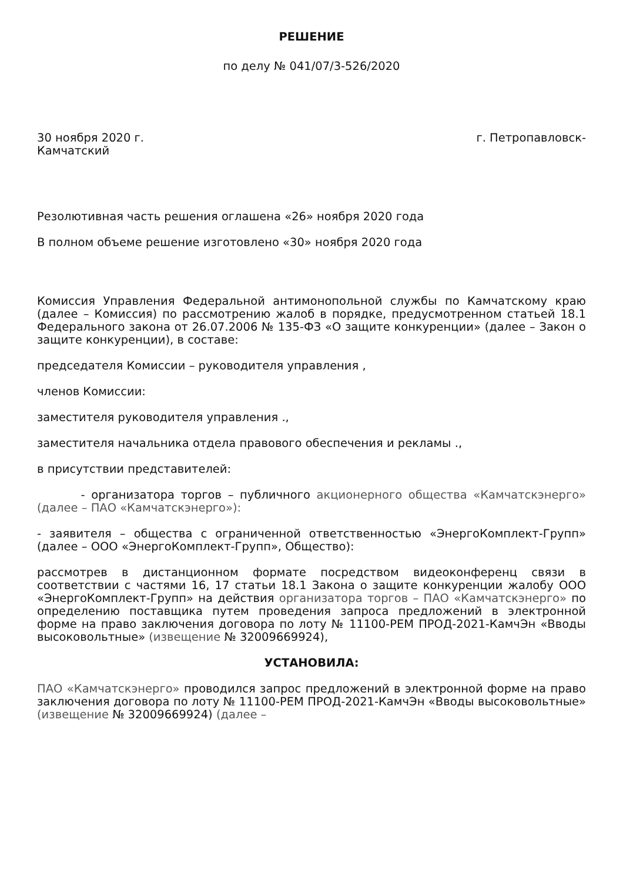РЕШЕНИЕ
по делу № 041/07/3-526/2020
30 ноября 2020 г. г. Петропавловск-
Камчатский
Резолютивная часть решения оглашена «26» ноября 2020 года
В полном объеме решение изготовлено «30» ноября 2020 года
Комиссия Управления Федеральной антимонопольной службы по Камчатскому краю (далее – Комиссия) по рассмотрению жалоб в порядке, предусмотренном статьей 18.1 Федерального закона от 26.07.2006 № 135-ФЗ «О защите конкуренции» (далее – Закон о защите конкуренции), в составе:
председателя Комиссии – руководителя управления ,
членов Комиссии:
заместителя руководителя управления .,
заместителя начальника отдела правового обеспечения и рекламы .,
в присутствии представителей:
- организатора торгов – публичного акционерного общества «Камчатскэнерго» (далее – ПАО «Камчатскэнерго»):
- заявителя – общества с ограниченной ответственностью «ЭнергоКомплект-Групп» (далее – ООО «ЭнергоКомплект-Групп», Общество):
рассмотрев в дистанционном формате посредством видеоконференц связи в соответствии с частями 16, 17 статьи 18.1 Закона о защите конкуренции жалобу ООО «ЭнергоКомплект-Групп» на действия организатора торгов – ПАО «Камчатскэнерго» по определению поставщика путем проведения запроса предложений в электронной форме на право заключения договора по лоту № 11100-РЕМ ПРОД-2021-КамчЭн «Вводы высоковольтные» (извещение № 32009669924),
УСТАНОВИЛА:
ПАО «Камчатскэнерго» проводился запрос предложений в электронной форме на право заключения договора по лоту № 11100-РЕМ ПРОД-2021-КамчЭн «Вводы высоковольтные» (извещение № 32009669924) (далее –